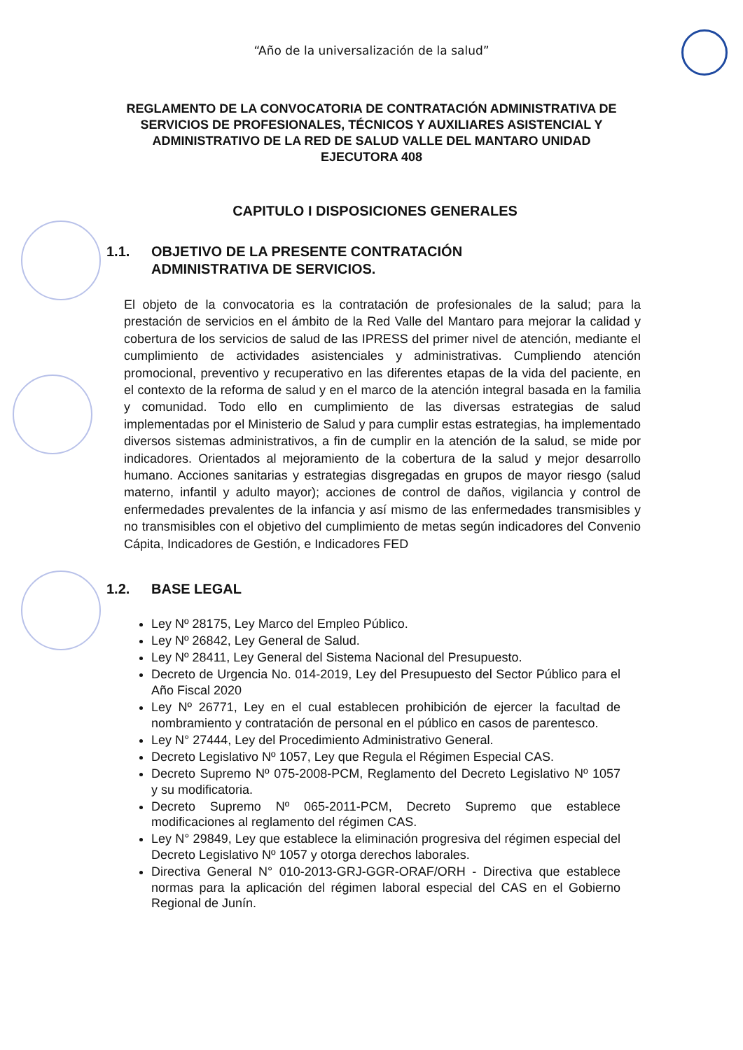“Año de la universalización de la salud”
REGLAMENTO DE LA CONVOCATORIA DE CONTRATACIÓN ADMINISTRATIVA DE SERVICIOS DE PROFESIONALES, TÉCNICOS Y AUXILIARES ASISTENCIAL Y ADMINISTRATIVO DE LA RED DE SALUD VALLE DEL MANTARO UNIDAD EJECUTORA 408
CAPITULO I DISPOSICIONES GENERALES
1.1. OBJETIVO DE LA PRESENTE CONTRATACIÓN
ADMINISTRATIVA DE SERVICIOS.
El objeto de la convocatoria es la contratación de profesionales de la salud; para la prestación de servicios en el ámbito de la Red Valle del Mantaro para mejorar la calidad y cobertura de los servicios de salud de las IPRESS del primer nivel de atención, mediante el cumplimiento de actividades asistenciales y administrativas. Cumpliendo atención promocional, preventivo y recuperativo en las diferentes etapas de la vida del paciente, en el contexto de la reforma de salud y en el marco de la atención integral basada en la familia y comunidad. Todo ello en cumplimiento de las diversas estrategias de salud implementadas por el Ministerio de Salud y para cumplir estas estrategias, ha implementado diversos sistemas administrativos, a fin de cumplir en la atención de la salud, se mide por indicadores. Orientados al mejoramiento de la cobertura de la salud y mejor desarrollo humano. Acciones sanitarias y estrategias disgregadas en grupos de mayor riesgo (salud materno, infantil y adulto mayor); acciones de control de daños, vigilancia y control de enfermedades prevalentes de la infancia y así mismo de las enfermedades transmisibles y no transmisibles con el objetivo del cumplimiento de metas según indicadores del Convenio Cápita, Indicadores de Gestión, e Indicadores FED
1.2. BASE LEGAL
Ley Nº 28175, Ley Marco del Empleo Público.
Ley Nº 26842, Ley General de Salud.
Ley Nº 28411, Ley General del Sistema Nacional del Presupuesto.
Decreto de Urgencia No. 014-2019, Ley del Presupuesto del Sector Público para el Año Fiscal 2020
Ley Nº 26771, Ley en el cual establecen prohibición de ejercer la facultad de nombramiento y contratación de personal en el público en casos de parentesco.
Ley N° 27444, Ley del Procedimiento Administrativo General.
Decreto Legislativo Nº 1057, Ley que Regula el Régimen Especial CAS.
Decreto Supremo Nº 075-2008-PCM, Reglamento del Decreto Legislativo Nº 1057 y su modificatoria.
Decreto Supremo Nº 065-2011-PCM, Decreto Supremo que establece modificaciones al reglamento del régimen CAS.
Ley N° 29849, Ley que establece la eliminación progresiva del régimen especial del Decreto Legislativo Nº 1057 y otorga derechos laborales.
Directiva General N° 010-2013-GRJ-GGR-ORAF/ORH - Directiva que establece normas para la aplicación del régimen laboral especial del CAS en el Gobierno Regional de Junín.